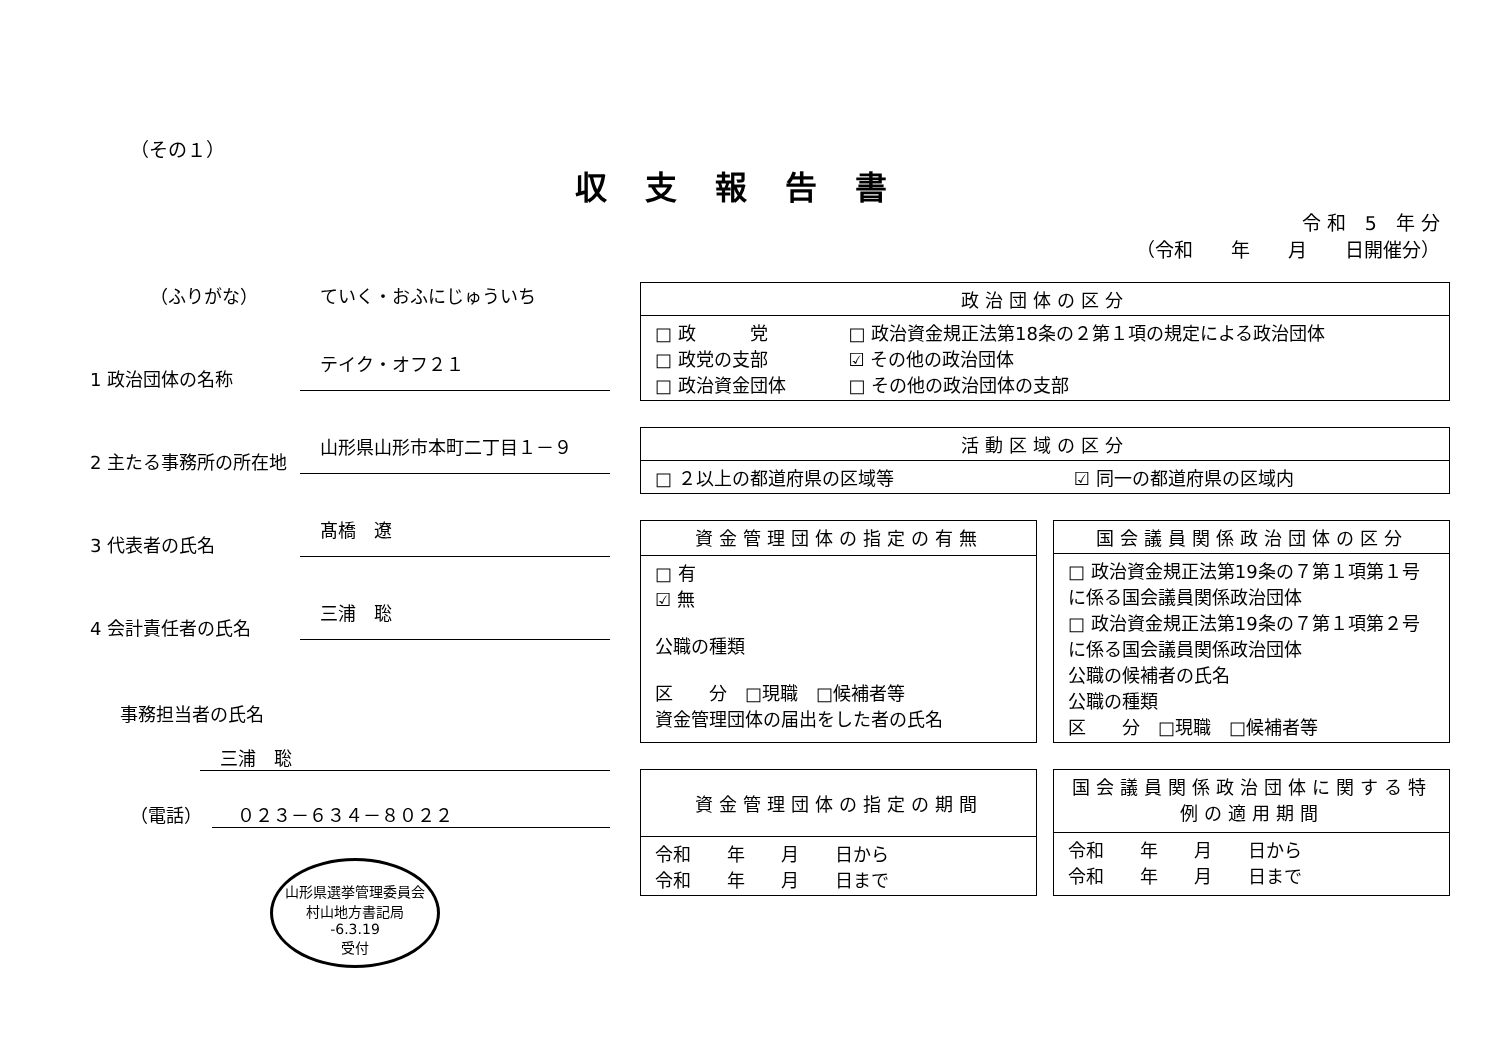（その１）
収支報告書
令 和　5　年 分
（令和　　年　　月　　日開催分）
（ふりがな） ていく・おふにじゅういち
1 政治団体の名称 テイク・オフ２１
2 主たる事務所の所在地 山形県山形市本町二丁目１－９
3 代表者の氏名 髙橋　遼
4 会計責任者の氏名 三浦　聡
事務担当者の氏名
三浦　聡
（電話） ０２３－６３４－８０２２
山形県選挙管理委員会
村山地方書記局
-6.3.19
受付
| 政治団体の区分 | |
| --- | --- |
| □ 政 党 □ 政党の支部 □ 政治資金団体 | □ 政治資金規正法第18条の２第１項の規定による政治団体 ☑ その他の政治団体 □ その他の政治団体の支部 |
| 活動区域の区分 | |
| --- | --- |
| □ ２以上の都道府県の区域等 | ☑ 同一の都道府県の区域内 |
| 資金管理団体の指定の有無 |
| --- |
| □ 有 ☑ 無 公職の種類 区 分 □現職 □候補者等 資金管理団体の届出をした者の氏名 |
| 国会議員関係政治団体の区分 |
| --- |
| □ 政治資金規正法第19条の７第１項第１号に係る国会議員関係政治団体 □ 政治資金規正法第19条の７第１項第２号に係る国会議員関係政治団体 公職の候補者の氏名 公職の種類 区 分 □現職 □候補者等 |
| 資金管理団体の指定の期間 |
| --- |
| 令和 年 月 日から 令和 年 月 日まで |
| 国会議員関係政治団体に関する特例の適用期間 |
| --- |
| 令和 年 月 日から 令和 年 月 日まで |